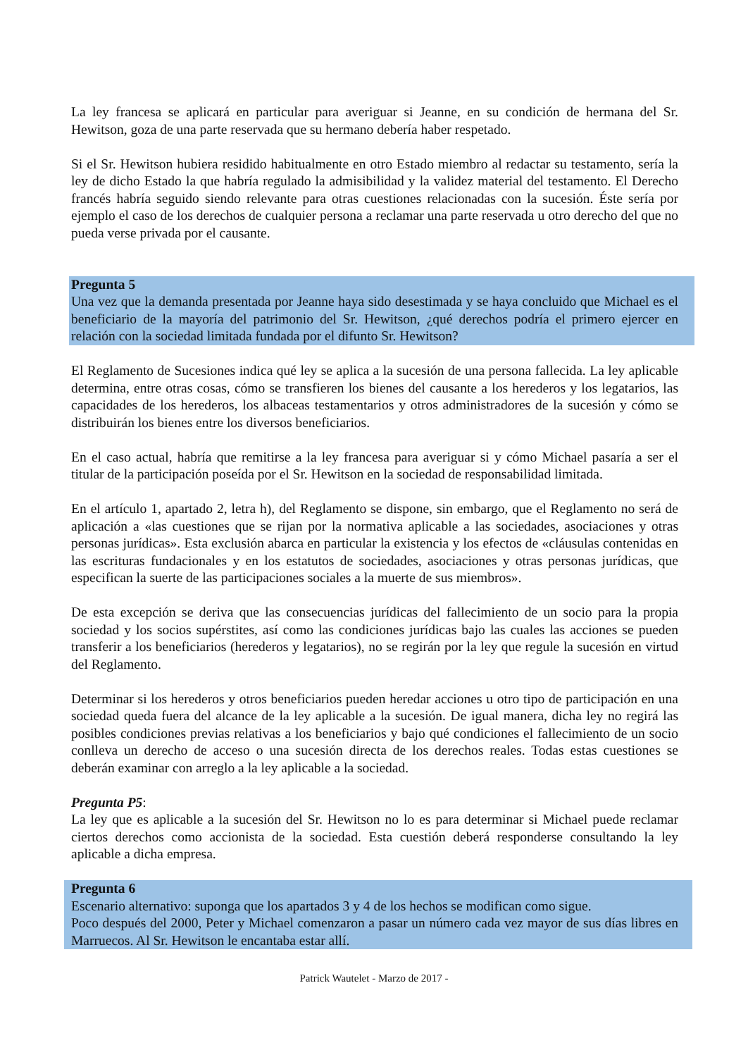La ley francesa se aplicará en particular para averiguar si Jeanne, en su condición de hermana del Sr. Hewitson, goza de una parte reservada que su hermano debería haber respetado.
Si el Sr. Hewitson hubiera residido habitualmente en otro Estado miembro al redactar su testamento, sería la ley de dicho Estado la que habría regulado la admisibilidad y la validez material del testamento. El Derecho francés habría seguido siendo relevante para otras cuestiones relacionadas con la sucesión. Éste sería por ejemplo el caso de los derechos de cualquier persona a reclamar una parte reservada u otro derecho del que no pueda verse privada por el causante.
Pregunta 5
Una vez que la demanda presentada por Jeanne haya sido desestimada y se haya concluido que Michael es el beneficiario de la mayoría del patrimonio del Sr. Hewitson, ¿qué derechos podría el primero ejercer en relación con la sociedad limitada fundada por el difunto Sr. Hewitson?
El Reglamento de Sucesiones indica qué ley se aplica a la sucesión de una persona fallecida. La ley aplicable determina, entre otras cosas, cómo se transfieren los bienes del causante a los herederos y los legatarios, las capacidades de los herederos, los albaceas testamentarios y otros administradores de la sucesión y cómo se distribuirán los bienes entre los diversos beneficiarios.
En el caso actual, habría que remitirse a la ley francesa para averiguar si y cómo Michael pasaría a ser el titular de la participación poseída por el Sr. Hewitson en la sociedad de responsabilidad limitada.
En el artículo 1, apartado 2, letra h), del Reglamento se dispone, sin embargo, que el Reglamento no será de aplicación a «las cuestiones que se rijan por la normativa aplicable a las sociedades, asociaciones y otras personas jurídicas». Esta exclusión abarca en particular la existencia y los efectos de «cláusulas contenidas en las escrituras fundacionales y en los estatutos de sociedades, asociaciones y otras personas jurídicas, que especifican la suerte de las participaciones sociales a la muerte de sus miembros».
De esta excepción se deriva que las consecuencias jurídicas del fallecimiento de un socio para la propia sociedad y los socios supérstites, así como las condiciones jurídicas bajo las cuales las acciones se pueden transferir a los beneficiarios (herederos y legatarios), no se regirán por la ley que regule la sucesión en virtud del Reglamento.
Determinar si los herederos y otros beneficiarios pueden heredar acciones u otro tipo de participación en una sociedad queda fuera del alcance de la ley aplicable a la sucesión. De igual manera, dicha ley no regirá las posibles condiciones previas relativas a los beneficiarios y bajo qué condiciones el fallecimiento de un socio conlleva un derecho de acceso o una sucesión directa de los derechos reales. Todas estas cuestiones se deberán examinar con arreglo a la ley aplicable a la sociedad.
Pregunta P5:
La ley que es aplicable a la sucesión del Sr. Hewitson no lo es para determinar si Michael puede reclamar ciertos derechos como accionista de la sociedad. Esta cuestión deberá responderse consultando la ley aplicable a dicha empresa.
Pregunta 6
Escenario alternativo: suponga que los apartados 3 y 4 de los hechos se modifican como sigue.
Poco después del 2000, Peter y Michael comenzaron a pasar un número cada vez mayor de sus días libres en Marruecos. Al Sr. Hewitson le encantaba estar allí.
Patrick Wautelet - Marzo de 2017 -